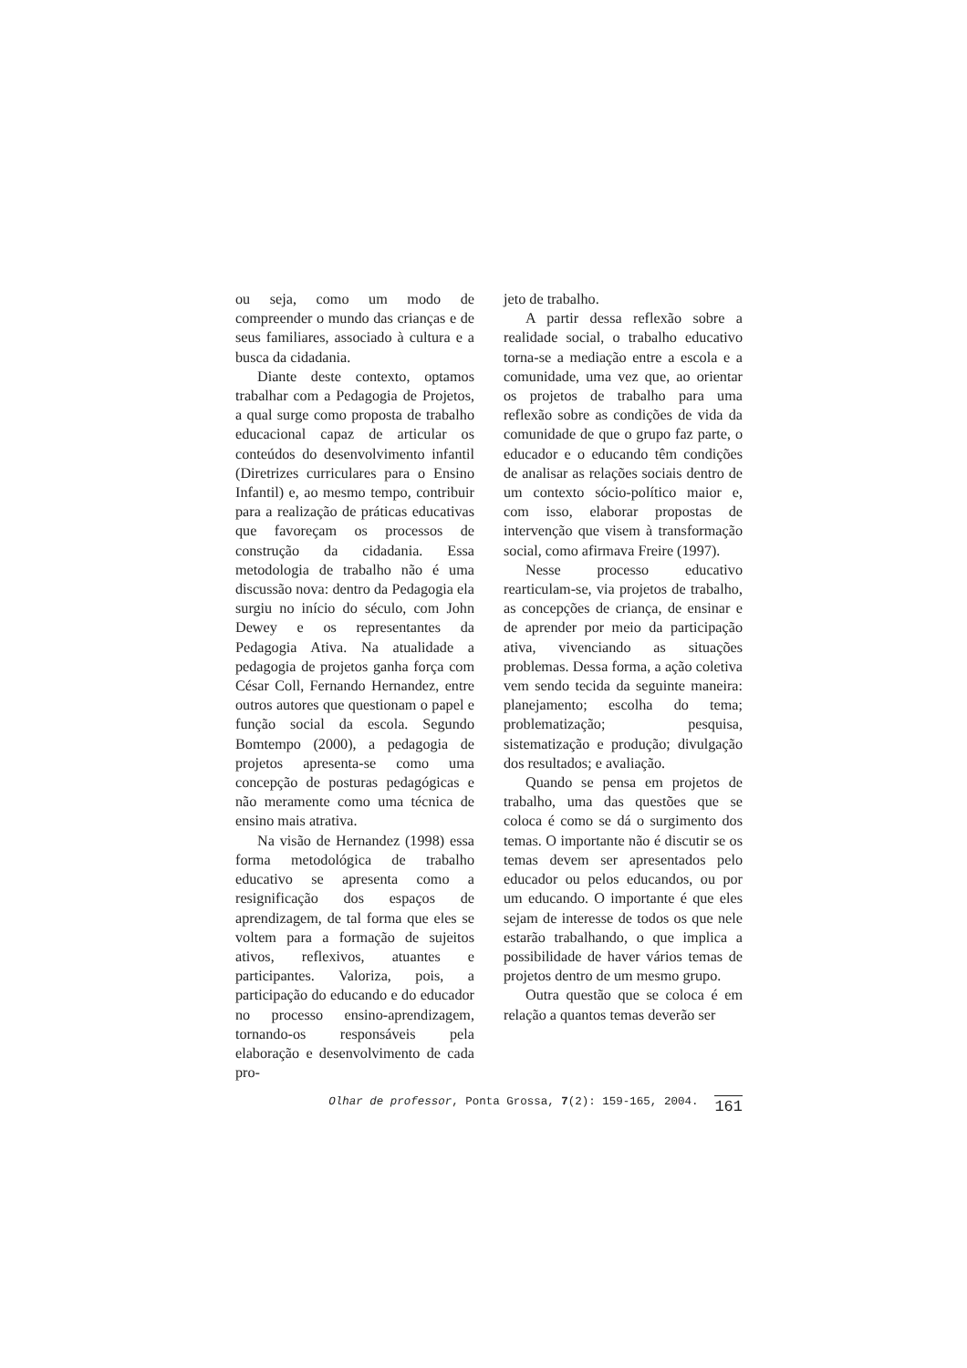ou seja, como um modo de compreender o mundo das crianças e de seus familiares, associado à cultura e a busca da cidadania.
Diante deste contexto, optamos trabalhar com a Pedagogia de Projetos, a qual surge como proposta de trabalho educacional capaz de articular os conteúdos do desenvolvimento infantil (Diretrizes curriculares para o Ensino Infantil) e, ao mesmo tempo, contribuir para a realização de práticas educativas que favoreçam os processos de construção da cidadania. Essa metodologia de trabalho não é uma discussão nova: dentro da Pedagogia ela surgiu no início do século, com John Dewey e os representantes da Pedagogia Ativa. Na atualidade a pedagogia de projetos ganha força com César Coll, Fernando Hernandez, entre outros autores que questionam o papel e função social da escola. Segundo Bomtempo (2000), a pedagogia de projetos apresenta-se como uma concepção de posturas pedagógicas e não meramente como uma técnica de ensino mais atrativa.
Na visão de Hernandez (1998) essa forma metodológica de trabalho educativo se apresenta como a resignificação dos espaços de aprendizagem, de tal forma que eles se voltem para a formação de sujeitos ativos, reflexivos, atuantes e participantes. Valoriza, pois, a participação do educando e do educador no processo ensino-aprendizagem, tornando-os responsáveis pela elaboração e desenvolvimento de cada pro-
jeto de trabalho.
A partir dessa reflexão sobre a realidade social, o trabalho educativo torna-se a mediação entre a escola e a comunidade, uma vez que, ao orientar os projetos de trabalho para uma reflexão sobre as condições de vida da comunidade de que o grupo faz parte, o educador e o educando têm condições de analisar as relações sociais dentro de um contexto sócio-político maior e, com isso, elaborar propostas de intervenção que visem à transformação social, como afirmava Freire (1997).
Nesse processo educativo rearticulam-se, via projetos de trabalho, as concepções de criança, de ensinar e de aprender por meio da participação ativa, vivenciando as situações problemas. Dessa forma, a ação coletiva vem sendo tecida da seguinte maneira: planejamento; escolha do tema; problematização; pesquisa, sistematização e produção; divulgação dos resultados; e avaliação.
Quando se pensa em projetos de trabalho, uma das questões que se coloca é como se dá o surgimento dos temas. O importante não é discutir se os temas devem ser apresentados pelo educador ou pelos educandos, ou por um educando. O importante é que eles sejam de interesse de todos os que nele estarão trabalhando, o que implica a possibilidade de haver vários temas de projetos dentro de um mesmo grupo.
Outra questão que se coloca é em relação a quantos temas deverão ser
Olhar de professor, Ponta Grossa, 7(2): 159-165, 2004. 161